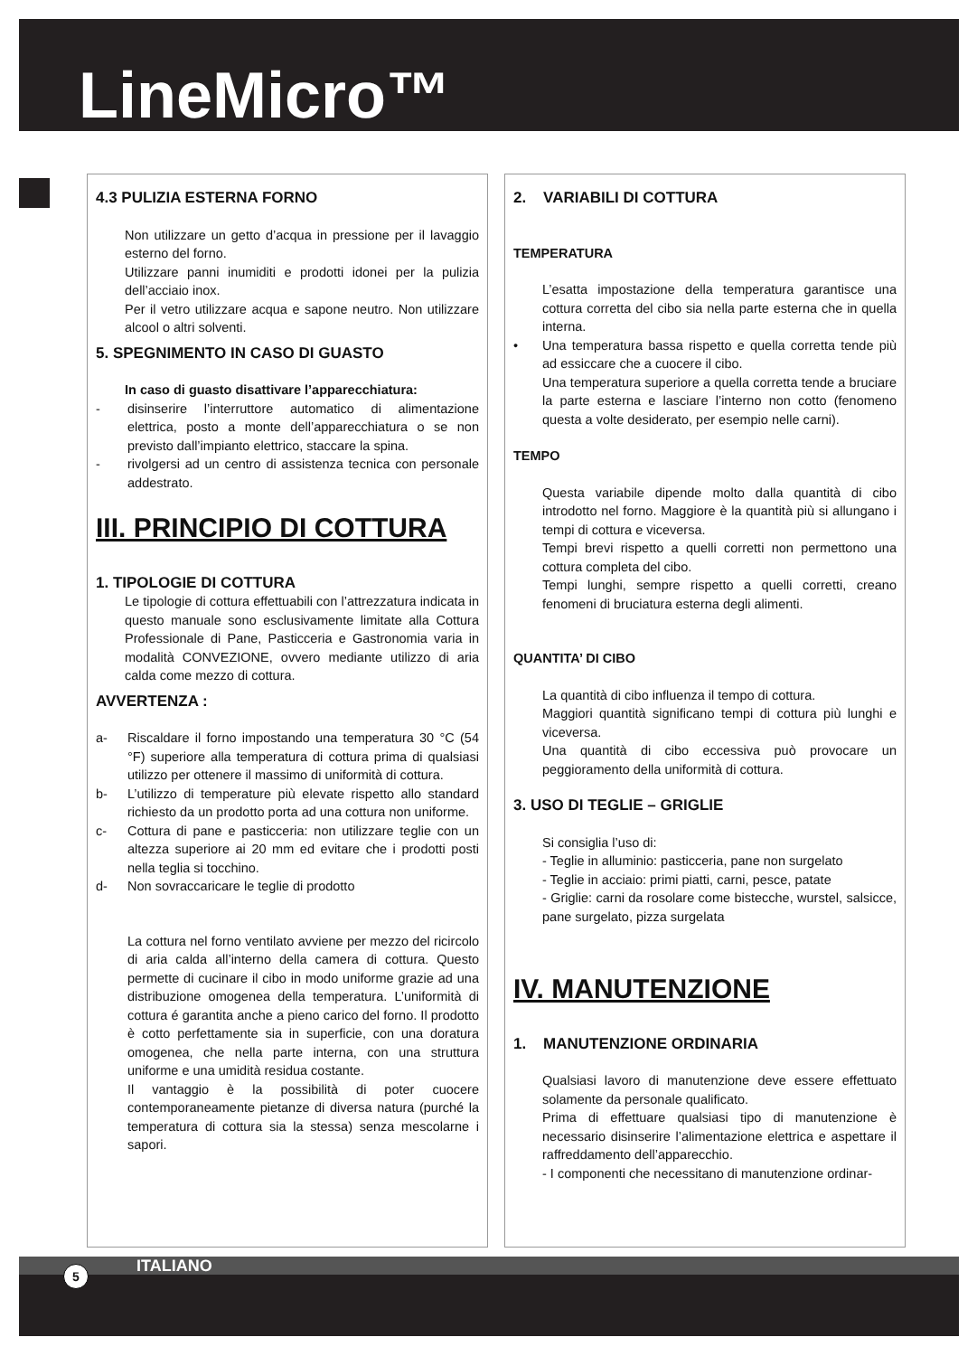LineMicro™
4.3 PULIZIA ESTERNA FORNO
Non utilizzare un getto d’acqua in pressione per il lavaggio esterno del forno.
Utilizzare panni inumiditi e prodotti idonei per la pulizia dell’acciaio inox.
Per il vetro utilizzare acqua e sapone neutro. Non utilizzare alcool o altri solventi.
5. SPEGNIMENTO IN CASO DI GUASTO
In caso di guasto disattivare l’apparecchiatura:
- disinserire l’interruttore automatico di alimentazione elettrica, posto a monte dell’apparecchiatura o se non previsto dall’impianto elettrico, staccare la spina.
- rivolgersi ad un centro di assistenza tecnica con personale addestrato.
III. PRINCIPIO DI COTTURA
1. TIPOLOGIE DI COTTURA
Le tipologie di cottura effettuabili con l’attrezzatura indicata in questo manuale sono esclusivamente limitate alla Cottura Professionale di Pane, Pasticceria e Gastronomia varia in modalità CONVEZIONE, ovvero mediante utilizzo di aria calda come mezzo di cottura.
AVVERTENZA :
a- Riscaldare il forno impostando una temperatura 30 °C (54 °F) superiore alla temperatura di cottura prima di qualsiasi utilizzo per ottenere il massimo di uniformità di cottura.
b- L’utilizzo di temperature più elevate rispetto allo standard richiesto da un prodotto porta ad una cottura non uniforme.
c- Cottura di pane e pasticceria: non utilizzare teglie con un altezza superiore ai 20 mm ed evitare che i prodotti posti nella teglia si tocchino.
d- Non sovraccaricare le teglie di prodotto
La cottura nel forno ventilato avviene per mezzo del ricircolo di aria calda all’interno della camera di cottura. Questo permette di cucinare il cibo in modo uniforme grazie ad una distribuzione omogenea della temperatura. L’uniformità di cottura é garantita anche a pieno carico del forno. Il prodotto è cotto perfettamente sia in superficie, con una doratura omogenea, che nella parte interna, con una struttura uniforme e una umidità residua costante.
Il vantaggio è la possibilità di poter cuocere contemporaneamente pietanze di diversa natura (purché la temperatura di cottura sia la stessa) senza mescolarne i sapori.
2. VARIABILI DI COTTURA
TEMPERATURA
L’esatta impostazione della temperatura garantisce una cottura corretta del cibo sia nella parte esterna che in quella interna.
• Una temperatura bassa rispetto e quella corretta tende più ad essiccare che a cuocere il cibo.
Una temperatura superiore a quella corretta tende a bruciare la parte esterna e lasciare l’interno non cotto (fenomeno questa a volte desiderato, per esempio nelle carni).
TEMPO
Questa variabile dipende molto dalla quantità di cibo introdotto nel forno. Maggiore è la quantità più si allungano i tempi di cottura e viceversa.
Tempi brevi rispetto a quelli corretti non permettono una cottura completa del cibo.
Tempi lunghi, sempre rispetto a quelli corretti, creano fenomeni di bruciatura esterna degli alimenti.
QUANTITA’ DI CIBO
La quantità di cibo influenza il tempo di cottura.
Maggiori quantità significano tempi di cottura più lunghi e viceversa.
Una quantità di cibo eccessiva può provocare un peggioramento della uniformità di cottura.
3. USO DI TEGLIE – GRIGLIE
Si consiglia l’uso di:
- Teglie in alluminio: pasticceria, pane non surgelato
- Teglie in acciaio: primi piatti, carni, pesce, patate
- Griglie: carni da rosolare come bistecche, wurstel, salsicce, pane surgelato, pizza surgelata
IV. MANUTENZIONE
1. MANUTENZIONE ORDINARIA
Qualsiasi lavoro di manutenzione deve essere effettuato solamente da personale qualificato.
Prima di effettuare qualsiasi tipo di manutenzione è necessario disinserire l’alimentazione elettrica e aspettare il raffreddamento dell’apparecchio.
- I componenti che necessitano di manutenzione ordinar-
ITALIANO 5